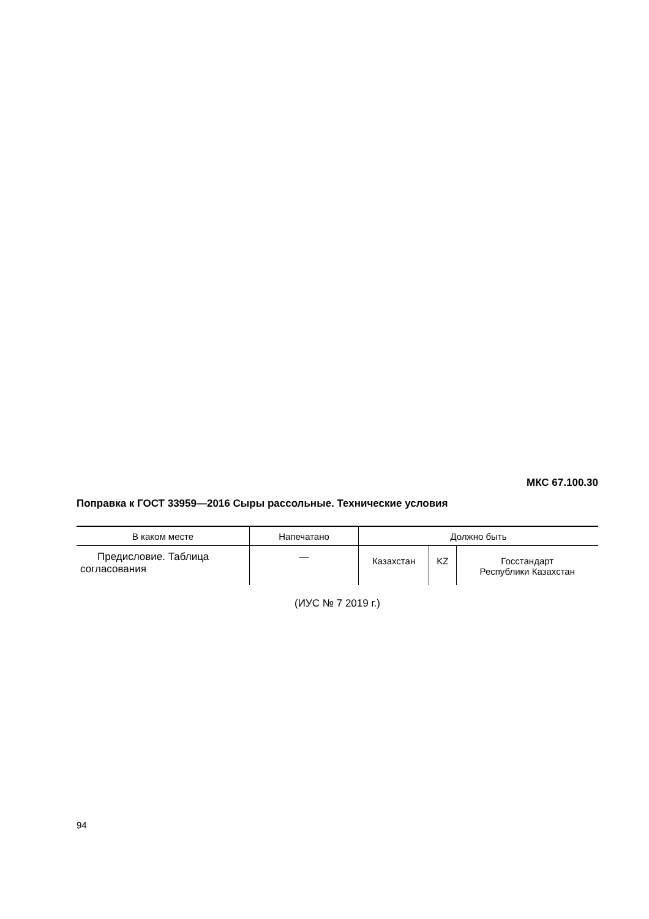МКС 67.100.30
Поправка к ГОСТ 33959—2016 Сыры рассольные. Технические условия
| В каком месте | Напечатано | Должно быть | | |
| --- | --- | --- | --- | --- |
| Предисловие. Таблица согласования | — | Казахстан | KZ | Госстандарт Республики Казахстан |
(ИУС № 7 2019 г.)
94